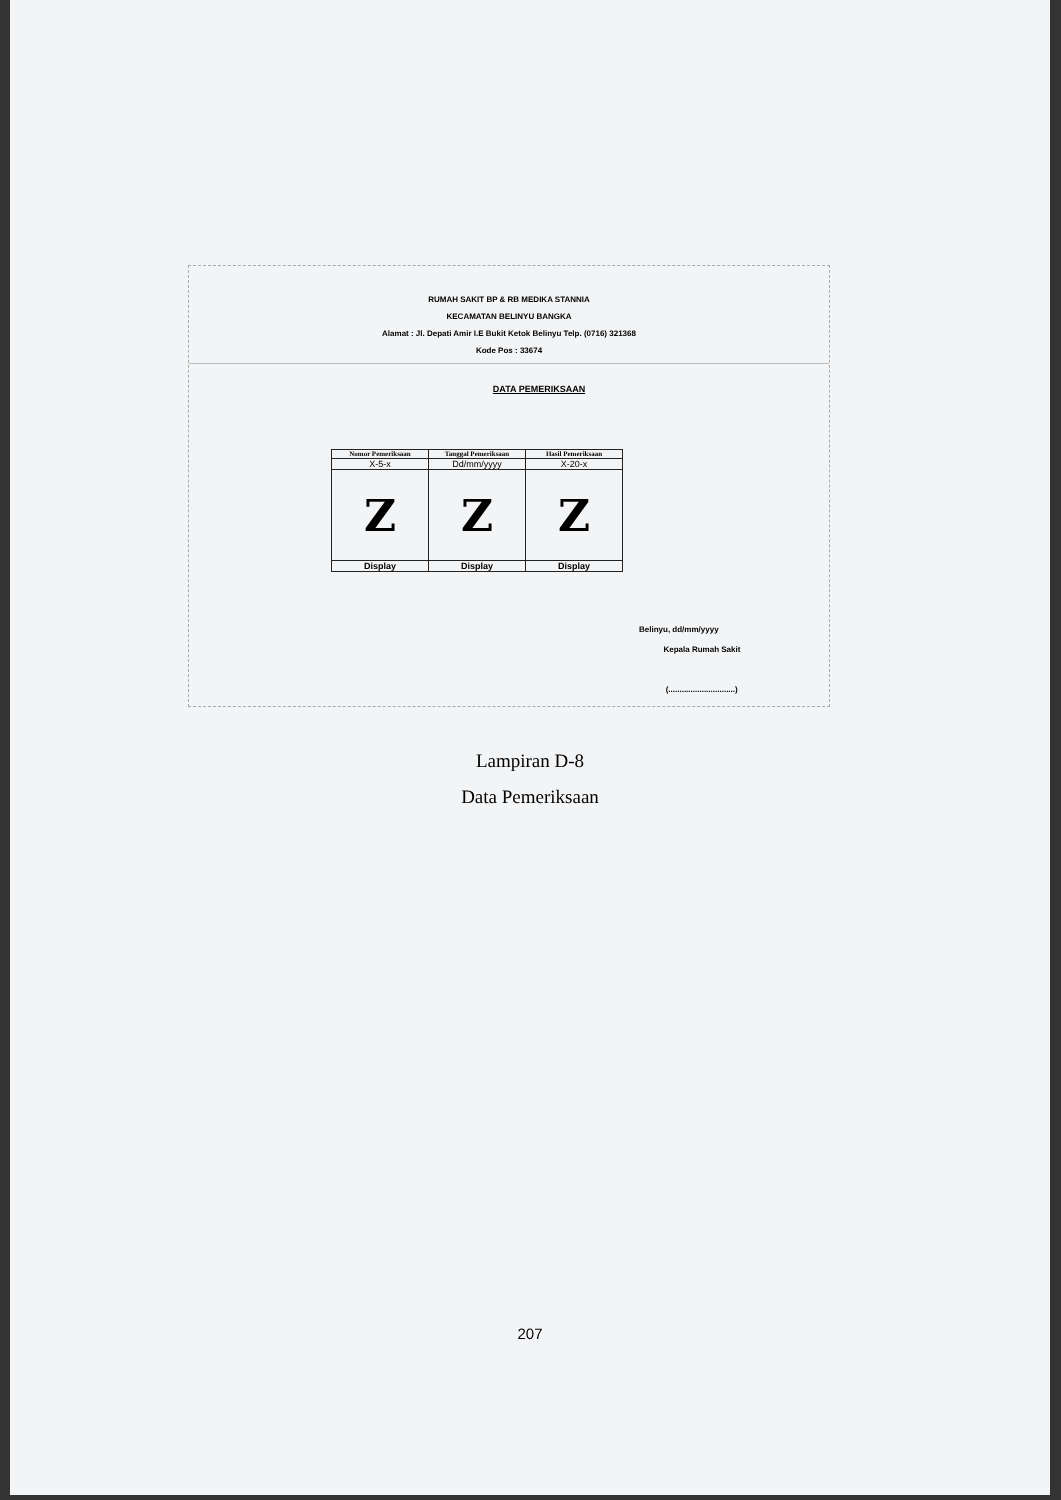RUMAH SAKIT BP & RB MEDIKA STANNIA
KECAMATAN BELINYU BANGKA
Alamat : Jl. Depati Amir I.E Bukit Ketok Belinyu Telp. (0716) 321368
Kode Pos : 33674
DATA PEMERIKSAAN
| Nomor Pemeriksaan | Tanggal Pemeriksaan | Hasil Pemeriksaan |
| --- | --- | --- |
| X-5-x | Dd/mm/yyyy | X-20-x |
| Z | Z | Z |
| Display | Display | Display |
Belinyu, dd/mm/yyyy
Kepala Rumah Sakit
(..............................)
Lampiran D-8
Data Pemeriksaan
207